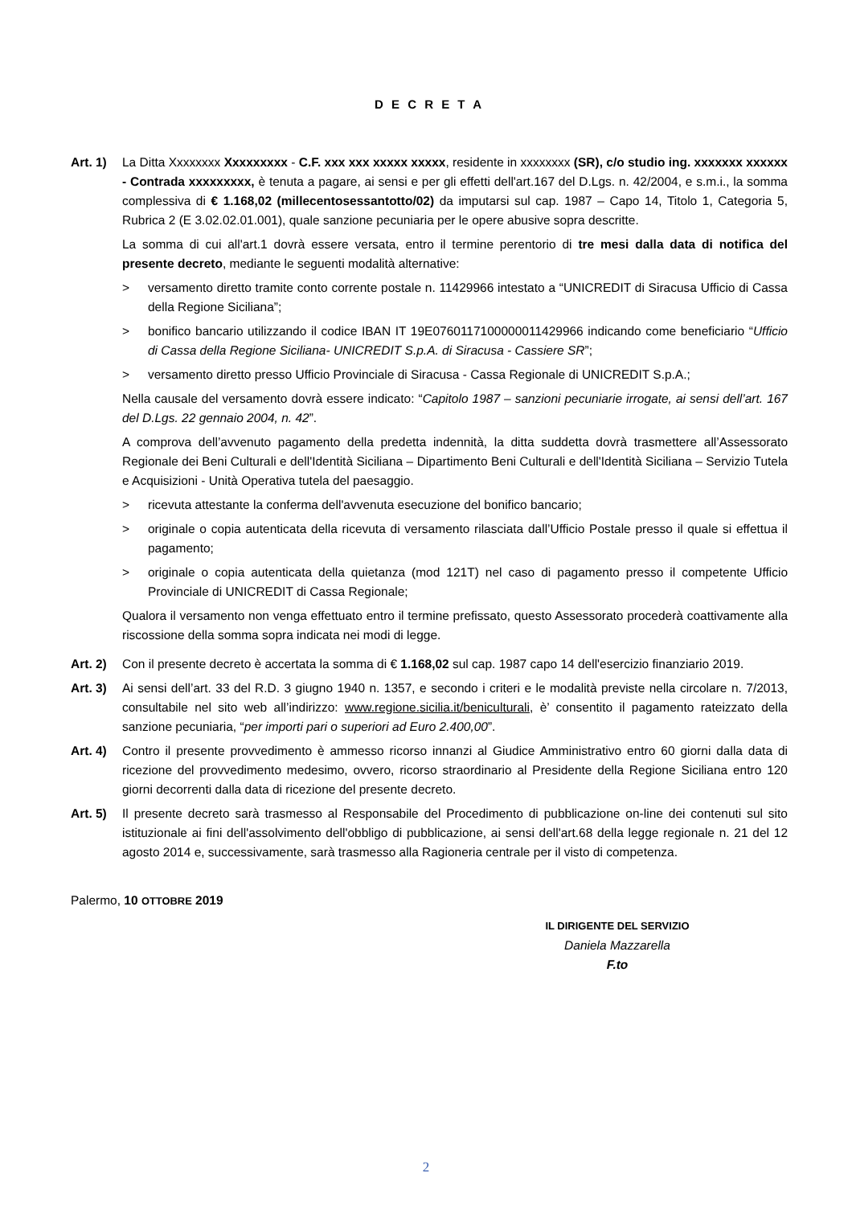D E C R E T A
Art. 1)
La Ditta Xxxxxxxx Xxxxxxxxx - C.F. xxx xxx xxxxx xxxxx, residente in xxxxxxxx (SR), c/o studio ing. xxxxxxx xxxxxx - Contrada xxxxxxxxx, è tenuta a pagare, ai sensi e per gli effetti dell'art.167 del D.Lgs. n. 42/2004, e s.m.i., la somma complessiva di € 1.168,02 (millecentosessantotto/02) da imputarsi sul cap. 1987 – Capo 14, Titolo 1, Categoria 5, Rubrica 2 (E 3.02.02.01.001), quale sanzione pecuniaria per le opere abusive sopra descritte.
La somma di cui all'art.1 dovrà essere versata, entro il termine perentorio di tre mesi dalla data di notifica del presente decreto, mediante le seguenti modalità alternative:
> versamento diretto tramite conto corrente postale n. 11429966 intestato a “UNICREDIT di Siracusa Ufficio di Cassa della Regione Siciliana”;
> bonifico bancario utilizzando il codice IBAN IT 19E0760117100000011429966 indicando come beneficiario “Ufficio di Cassa della Regione Siciliana- UNICREDIT S.p.A. di Siracusa - Cassiere SR”;
> versamento diretto presso Ufficio Provinciale di Siracusa - Cassa Regionale di UNICREDIT S.p.A.;
Nella causale del versamento dovrà essere indicato: “Capitolo 1987 – sanzioni pecuniarie irrogate, ai sensi dell’art. 167 del D.Lgs. 22 gennaio 2004, n. 42”.
A comprova dell’avvenuto pagamento della predetta indennità, la ditta suddetta dovrà trasmettere all’Assessorato Regionale dei Beni Culturali e dell'Identità Siciliana – Dipartimento Beni Culturali e dell'Identità Siciliana – Servizio Tutela e Acquisizioni - Unità Operativa tutela del paesaggio.
> ricevuta attestante la conferma dell'avvenuta esecuzione del bonifico bancario;
> originale o copia autenticata della ricevuta di versamento rilasciata dall’Ufficio Postale presso il quale si effettua il pagamento;
> originale o copia autenticata della quietanza (mod 121T) nel caso di pagamento presso il competente Ufficio Provinciale di UNICREDIT di Cassa Regionale;
Qualora il versamento non venga effettuato entro il termine prefissato, questo Assessorato procederà coattivamente alla riscossione della somma sopra indicata nei modi di legge.
Art. 2)
Con il presente decreto è accertata la somma di € 1.168,02 sul cap. 1987 capo 14 dell'esercizio finanziario 2019.
Art. 3)
Ai sensi dell’art. 33 del R.D. 3 giugno 1940 n. 1357, e secondo i criteri e le modalità previste nella circolare n. 7/2013, consultabile nel sito web all’indirizzo: www.regione.sicilia.it/beniculturali, è’ consentito il pagamento rateizzato della sanzione pecuniaria, “per importi pari o superiori ad Euro 2.400,00”.
Art. 4)
Contro il presente provvedimento è ammesso ricorso innanzi al Giudice Amministrativo entro 60 giorni dalla data di ricezione del provvedimento medesimo, ovvero, ricorso straordinario al Presidente della Regione Siciliana entro 120 giorni decorrenti dalla data di ricezione del presente decreto.
Art. 5)
Il presente decreto sarà trasmesso al Responsabile del Procedimento di pubblicazione on-line dei contenuti sul sito istituzionale ai fini dell'assolvimento dell'obbligo di pubblicazione, ai sensi dell'art.68 della legge regionale n. 21 del 12 agosto 2014 e, successivamente, sarà trasmesso alla Ragioneria centrale per il visto di competenza.
Palermo, 10 OTTOBRE 2019
IL DIRIGENTE DEL SERVIZIO
Daniela Mazzarella
F.to
2